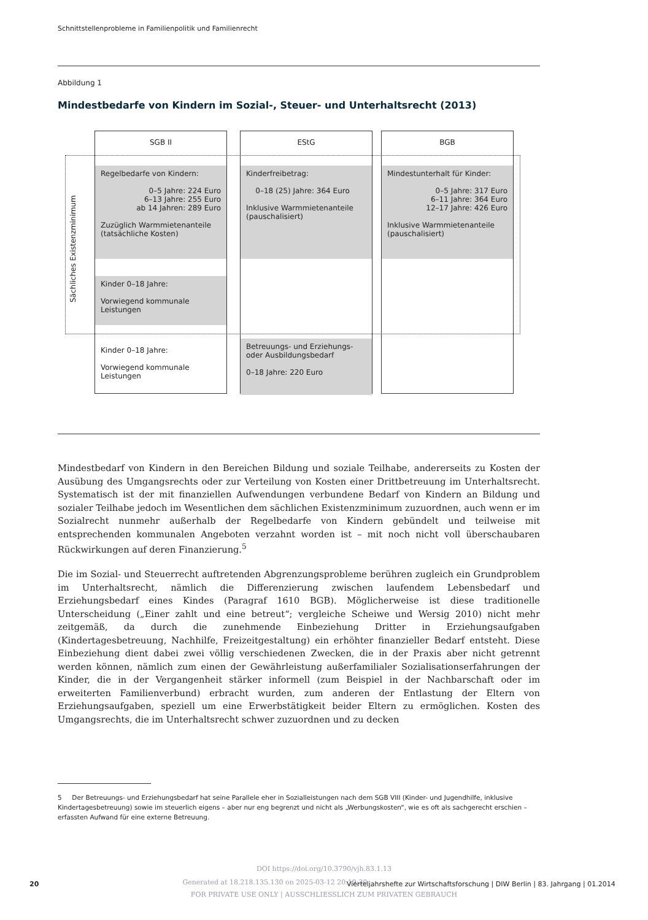Schnittstellenprobleme in Familienpolitik und Familienrecht
Abbildung 1
Mindestbedarfe von Kindern im Sozial-, Steuer- und Unterhaltsrecht (2013)
Sächliches Existenzminimum
SGB II
Regelbedarfe von Kindern:
0–5 Jahre: 224 Euro
6–13 Jahre: 255 Euro
ab 14 Jahren: 289 Euro
Zuzüglich Warmmietenanteile
(tatsächliche Kosten)
Kinder 0–18 Jahre:
Vorwiegend kommunale
Leistungen
Kinder 0–18 Jahre:
Vorwiegend kommunale
Leistungen
EStG
Kinderfreibetrag:
0–18 (25) Jahre: 364 Euro
Inklusive Warmmietenanteile
(pauschalisiert)
Betreuungs- und Erziehungs-
oder Ausbildungsbedarf
0–18 Jahre: 220 Euro
BGB
Mindestunterhalt für Kinder:
0–5 Jahre: 317 Euro
6–11 Jahre: 364 Euro
12–17 Jahre: 426 Euro
Inklusive Warmmietenanteile
(pauschalisiert)
Mindestbedarf von Kindern in den Bereichen Bildung und soziale Teilhabe, andererseits zu Kosten der Ausübung des Umgangsrechts oder zur Verteilung von Kosten einer Drittbetreuung im Unterhaltsrecht. Systematisch ist der mit finanziellen Aufwendungen verbundene Bedarf von Kindern an Bildung und sozialer Teilhabe jedoch im Wesentlichen dem sächlichen Existenzminimum zuzuordnen, auch wenn er im Sozialrecht nunmehr außerhalb der Regelbedarfe von Kindern gebündelt und teilweise mit entsprechenden kommunalen Angeboten verzahnt worden ist – mit noch nicht voll überschaubaren Rückwirkungen auf deren Finanzierung.<sup>5</sup>
Die im Sozial- und Steuerrecht auftretenden Abgrenzungsprobleme berühren zugleich ein Grundproblem im Unterhaltsrecht, nämlich die Differenzierung zwischen laufendem Lebensbedarf und Erziehungsbedarf eines Kindes (Paragraf 1610 BGB). Möglicherweise ist diese traditionelle Unterscheidung („Einer zahlt und eine betreut“; vergleiche Scheiwe und Wersig 2010) nicht mehr zeitgemäß, da durch die zunehmende Einbeziehung Dritter in Erziehungsaufgaben (Kindertagesbetreuung, Nachhilfe, Freizeitgestaltung) ein erhöhter finanzieller Bedarf entsteht. Diese Einbeziehung dient dabei zwei völlig verschiedenen Zwecken, die in der Praxis aber nicht getrennt werden können, nämlich zum einen der Gewährleistung außerfamilialer Sozialisationserfahrungen der Kinder, die in der Vergangenheit stärker informell (zum Beispiel in der Nachbarschaft oder im erweiterten Familienverbund) erbracht wurden, zum anderen der Entlastung der Eltern von Erziehungsaufgaben, speziell um eine Erwerbstätigkeit beider Eltern zu ermöglichen. Kosten des Umgangsrechts, die im Unterhaltsrecht schwer zuzuordnen und zu decken
5 Der Betreuungs- und Erziehungsbedarf hat seine Parallele eher in Sozialleistungen nach dem SGB VIII (Kinder- und Jugendhilfe, inklusive Kindertagesbetreuung) sowie im steuerlich eigens – aber nur eng begrenzt und nicht als „Werbungskosten“, wie es oft als sachgerecht erschien – erfassten Aufwand für eine externe Betreuung.
DOI https://doi.org/10.3790/vjh.83.1.13
20
Generated at 18.218.135.130 on 2025-03-12 20:19:30
Vierteljahrshefte zur Wirtschaftsforschung | DIW Berlin | 83. Jahrgang | 01.2014
FOR PRIVATE USE ONLY | AUSSCHLIESSLICH ZUM PRIVATEN GEBRAUCH